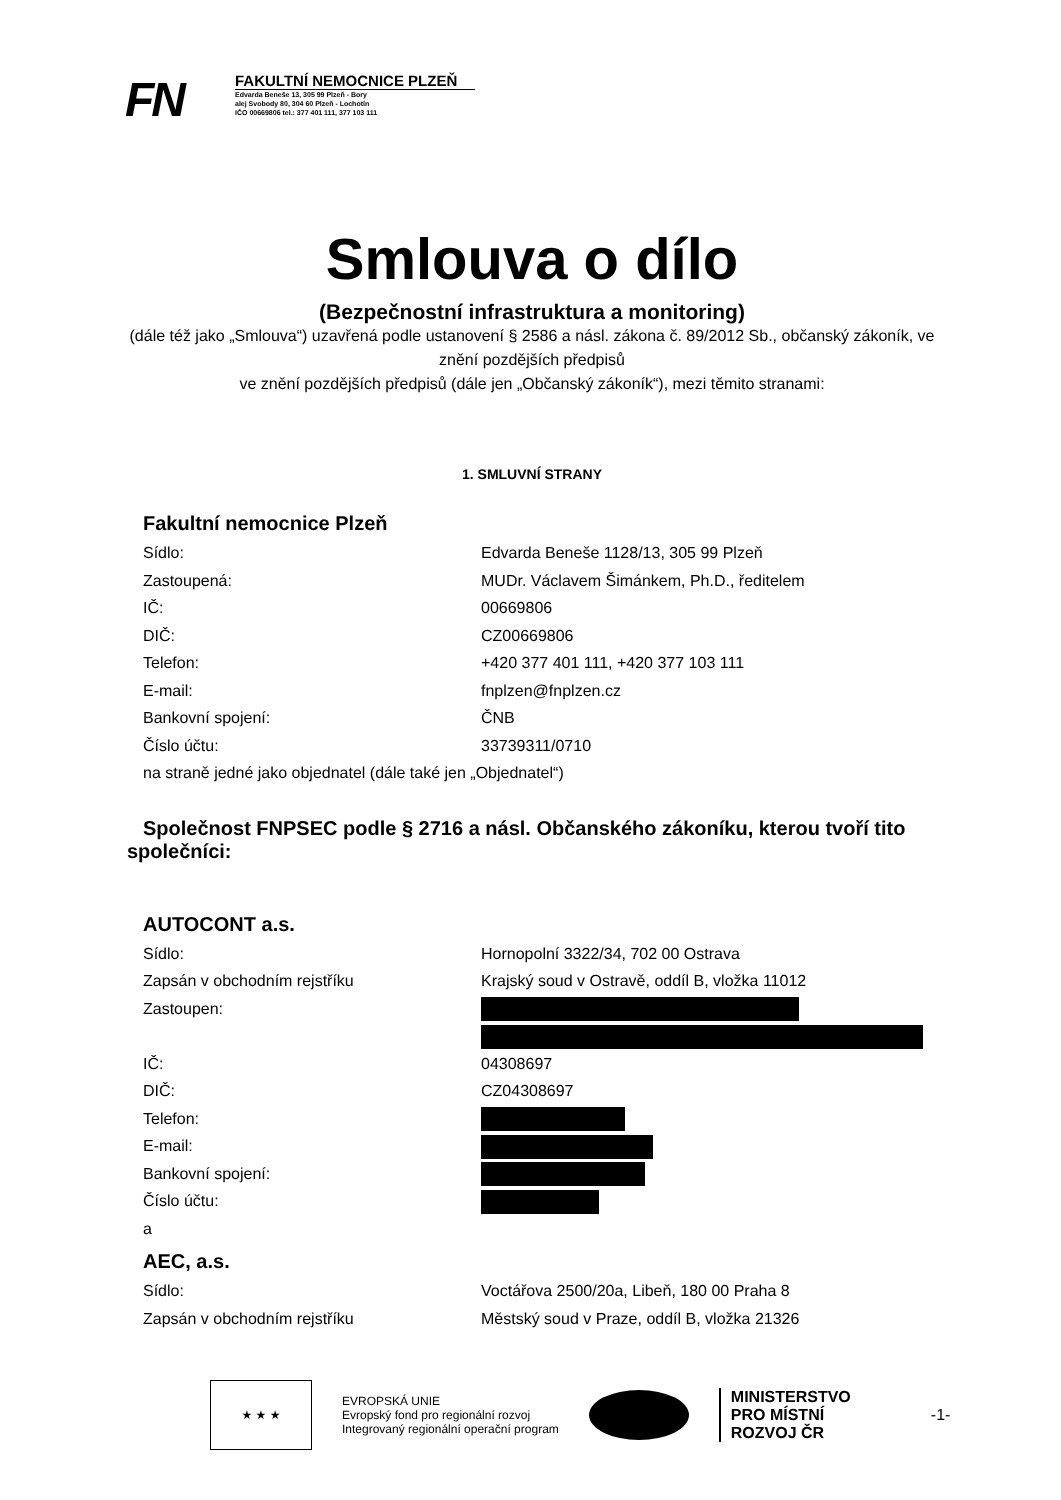FN
FAKULTNÍ NEMOCNICE PLZEŇ
Edvarda Beneše 13, 305 99 Plzeň - Bory
alej Svobody 80, 304 60 Plzeň - Lochotín
IČO 00669806 tel.: 377 401 111, 377 103 111
Smlouva o dílo
(Bezpečnostní infrastruktura a monitoring)
(dále též jako „Smlouva“) uzavřená podle ustanovení § 2586 a násl. zákona č. 89/2012 Sb., občanský zákoník, ve znění pozdějších předpisů
ve znění pozdějších předpisů (dále jen „Občanský zákoník“), mezi těmito stranami:
1. SMLUVNÍ STRANY
Fakultní nemocnice Plzeň
Sídlo: Edvarda Beneše 1128/13, 305 99 Plzeň
Zastoupená: MUDr. Václavem Šimánkem, Ph.D., ředitelem
IČ: 00669806
DIČ: CZ00669806
Telefon: +420 377 401 111, +420 377 103 111
E-mail: fnplzen@fnplzen.cz
Bankovní spojení: ČNB
Číslo účtu: 33739311/0710
na straně jedné jako objednatel (dále také jen „Objednatel“)
Společnost FNPSEC podle § 2716 a násl. Občanského zákoníku, kterou tvoří tito společníci:
AUTOCONT a.s.
Sídlo: Hornopolní 3322/34, 702 00 Ostrava
Zapsán v obchodním rejstříku Krajský soud v Ostravě, oddíl B, vložka 11012
Zastoupen:
IČ: 04308697
DIČ: CZ04308697
Telefon:
E-mail:
Bankovní spojení:
Číslo účtu:
a
AEC, a.s.
Sídlo: Voctářova 2500/20a, Libeň, 180 00 Praha 8
Zapsán v obchodním rejstříku Městský soud v Praze, oddíl B, vložka 21326
★ ★ ★
EVROPSKÁ UNIE
Evropský fond pro regionální rozvoj
Integrovaný regionální operační program
MINISTERSTVO
PRO MÍSTNÍ
ROZVOJ ČR
-1-